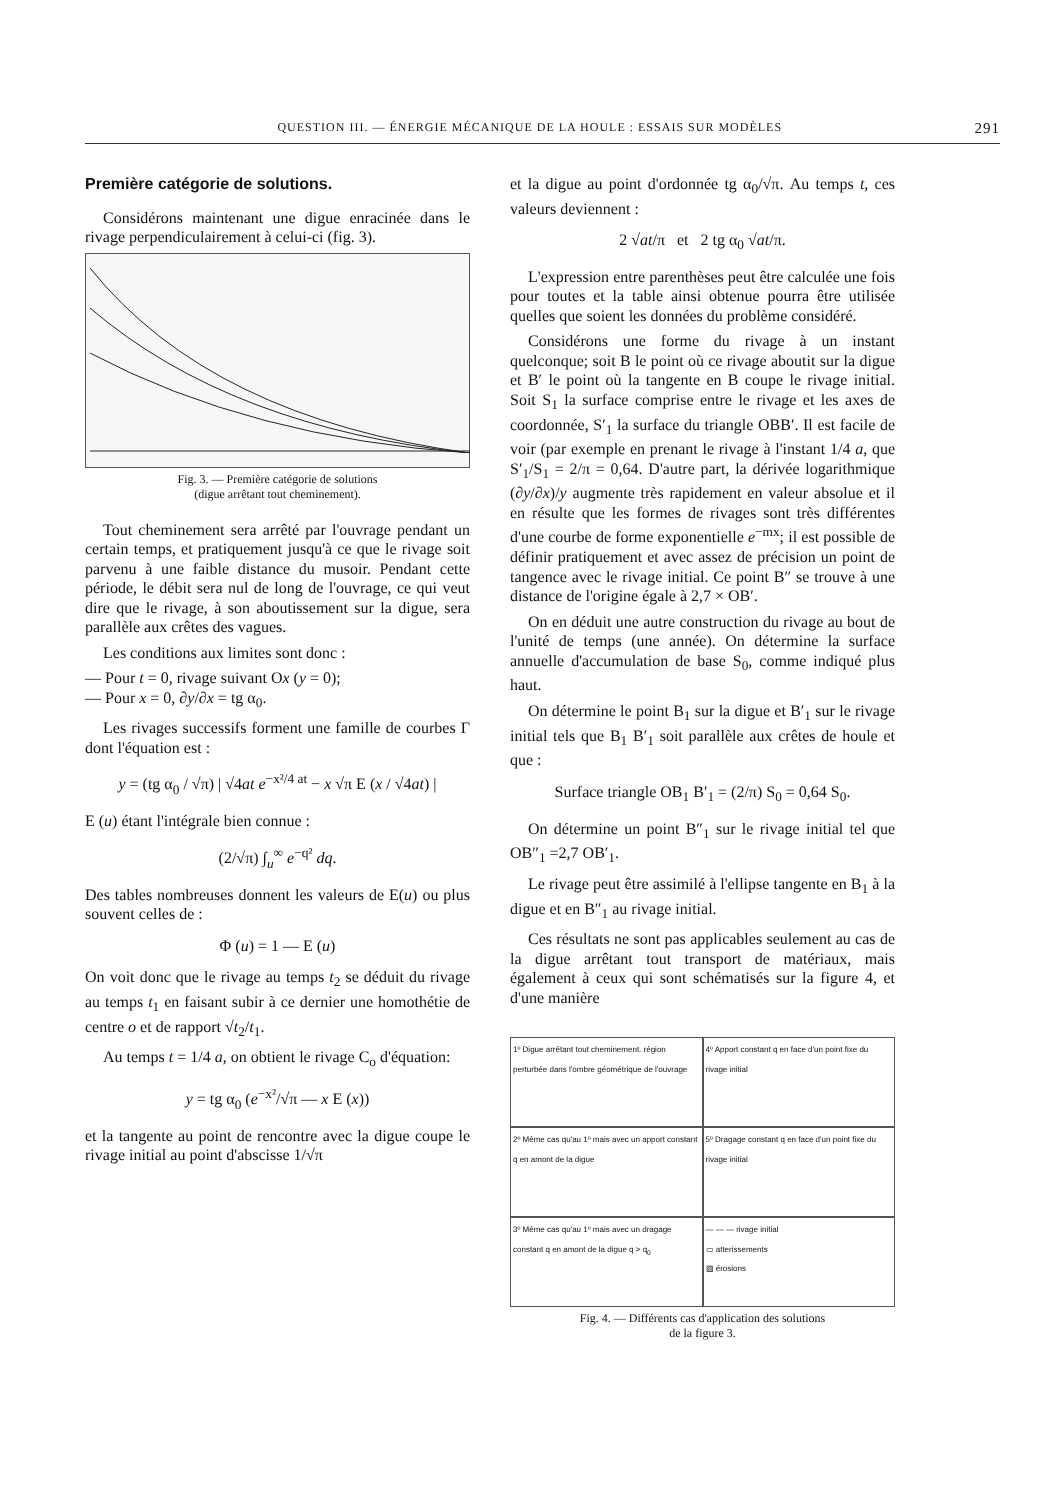QUESTION III. — ÉNERGIE MÉCANIQUE DE LA HOULE : ESSAIS SUR MODÈLES 291
Première catégorie de solutions.
Considérons maintenant une digue enracinée dans le rivage perpendiculairement à celui-ci (fig. 3).
Fig. 3. — Première catégorie de solutions
(digue arrêtant tout cheminement).
Tout cheminement sera arrêté par l'ouvrage pendant un certain temps, et pratiquement jusqu'à ce que le rivage soit parvenu à une faible distance du musoir. Pendant cette période, le débit sera nul de long de l'ouvrage, ce qui veut dire que le rivage, à son aboutissement sur la digue, sera parallèle aux crêtes des vagues.
Les conditions aux limites sont donc :
— Pour t = 0, rivage suivant Ox (y = 0);
— Pour x = 0, ∂y/∂x = tg α<sub>0</sub>.
Les rivages successifs forment une famille de courbes Γ dont l'équation est :
y = (tg α<sub>0</sub> / √π) | √4at e<sup>−x²/4 at</sup> − x √π E (x / √4at) |
E (u) étant l'intégrale bien connue :
(2/√π) ∫<sub>u</sub><sup>∞</sup> e<sup>−q²</sup> dq.
Des tables nombreuses donnent les valeurs de E(u) ou plus souvent celles de :
Φ (u) = 1 — E (u)
On voit donc que le rivage au temps t<sub>2</sub> se déduit du rivage au temps t<sub>1</sub> en faisant subir à ce dernier une homothétie de centre o et de rapport √t<sub>2</sub>/t<sub>1</sub>.
Au temps t = 1/4 a, on obtient le rivage C<sub>o</sub> d'équation:
y = tg α<sub>0</sub> (e<sup>−x²</sup>/√π — x E (x))
et la tangente au point de rencontre avec la digue coupe le rivage initial au point d'abscisse 1/√π
et la digue au point d'ordonnée tg α<sub>0</sub>/√π. Au temps t, ces valeurs deviennent :
2 √at/π et 2 tg α<sub>0</sub> √at/π.
L'expression entre parenthèses peut être calculée une fois pour toutes et la table ainsi obtenue pourra être utilisée quelles que soient les données du problème considéré.
Considérons une forme du rivage à un instant quelconque; soit B le point où ce rivage aboutit sur la digue et B′ le point où la tangente en B coupe le rivage initial. Soit S<sub>1</sub> la surface comprise entre le rivage et les axes de coordonnée, S′<sub>1</sub> la surface du triangle OBB′. Il est facile de voir (par exemple en prenant le rivage à l'instant 1/4 a, que S′<sub>1</sub>/S<sub>1</sub> = 2/π = 0,64. D'autre part, la dérivée logarithmique (∂y/∂x)/y augmente très rapidement en valeur absolue et il en résulte que les formes de rivages sont très différentes d'une courbe de forme exponentielle e<sup>−mx</sup>; il est possible de définir pratiquement et avec assez de précision un point de tangence avec le rivage initial. Ce point B″ se trouve à une distance de l'origine égale à 2,7 × OB′.
On en déduit une autre construction du rivage au bout de l'unité de temps (une année). On détermine la surface annuelle d'accumulation de base S<sub>0</sub>, comme indiqué plus haut.
On détermine le point B<sub>1</sub> sur la digue et B′<sub>1</sub> sur le rivage initial tels que B<sub>1</sub> B′<sub>1</sub> soit parallèle aux crêtes de houle et que :
Surface triangle OB<sub>1</sub> B′<sub>1</sub> = (2/π) S<sub>0</sub> = 0,64 S<sub>0</sub>.
On détermine un point B″<sub>1</sub> sur le rivage initial tel que OB″<sub>1</sub> =2,7 OB′<sub>1</sub>.
Le rivage peut être assimilé à l'ellipse tangente en B<sub>1</sub> à la digue et en B″<sub>1</sub> au rivage initial.
Ces résultats ne sont pas applicables seulement au cas de la digue arrêtant tout transport de matériaux, mais également à ceux qui sont schématisés sur la figure 4, et d'une manière
1º Digue arrêtant tout cheminement. région perturbée dans l'ombre géométrique de l'ouvrage
4º Apport constant q en face d'un point fixe du rivage initial
2º Même cas qu'au 1º mais avec un apport constant q en amont de la digue
5º Dragage constant q en face d'un point fixe du rivage initial
3º Même cas qu'au 1º mais avec un dragage constant q en amont de la digue q > q<sub>0</sub>
— — — rivage initial
▭ atterissements
▨ érosions
Fig. 4. — Différents cas d'application des solutions
de la figure 3.